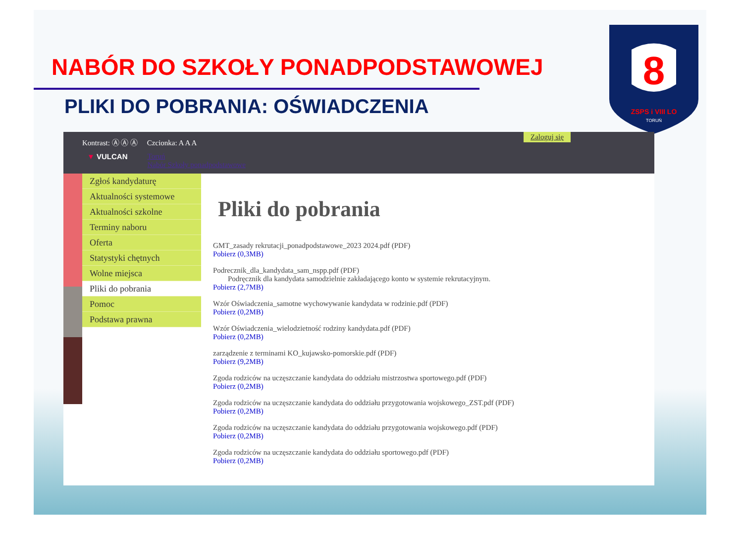NABÓR DO SZKOŁY PONADPODSTAWOWEJ
PLIKI DO POBRANIA: OŚWIADCZENIA
8
ZSPS i VIII LO
TORUŃ
Kontrast: Ⓐ Ⓐ Ⓐ Czcionka: A A A
▼ VULCAN Toruń
Nabór Szkoły ponadpodstawowe
Zaloguj się
Zgłoś kandydaturę
Aktualności systemowe
Aktualności szkolne
Terminy naboru
Oferta
Statystyki chętnych
Wolne miejsca
Pliki do pobrania
Pomoc
Podstawa prawna
Pliki do pobrania
GMT_zasady rekrutacji_ponadpodstawowe_2023 2024.pdf (PDF)
Pobierz (0,3MB)
Podrecznik_dla_kandydata_sam_nspp.pdf (PDF)
Podręcznik dla kandydata samodzielnie zakładającego konto w systemie rekrutacyjnym.
Pobierz (2,7MB)
Wzór Oświadczenia_samotne wychowywanie kandydata w rodzinie.pdf (PDF)
Pobierz (0,2MB)
Wzór Oświadczenia_wielodzietność rodziny kandydata.pdf (PDF)
Pobierz (0,2MB)
zarządzenie z terminami KO_kujawsko-pomorskie.pdf (PDF)
Pobierz (9,2MB)
Zgoda rodziców na uczęszczanie kandydata do oddziału mistrzostwa sportowego.pdf (PDF)
Pobierz (0,2MB)
Zgoda rodziców na uczęszczanie kandydata do oddziału przygotowania wojskowego_ZST.pdf (PDF)
Pobierz (0,2MB)
Zgoda rodziców na uczęszczanie kandydata do oddziału przygotowania wojskowego.pdf (PDF)
Pobierz (0,2MB)
Zgoda rodziców na uczęszczanie kandydata do oddziału sportowego.pdf (PDF)
Pobierz (0,2MB)